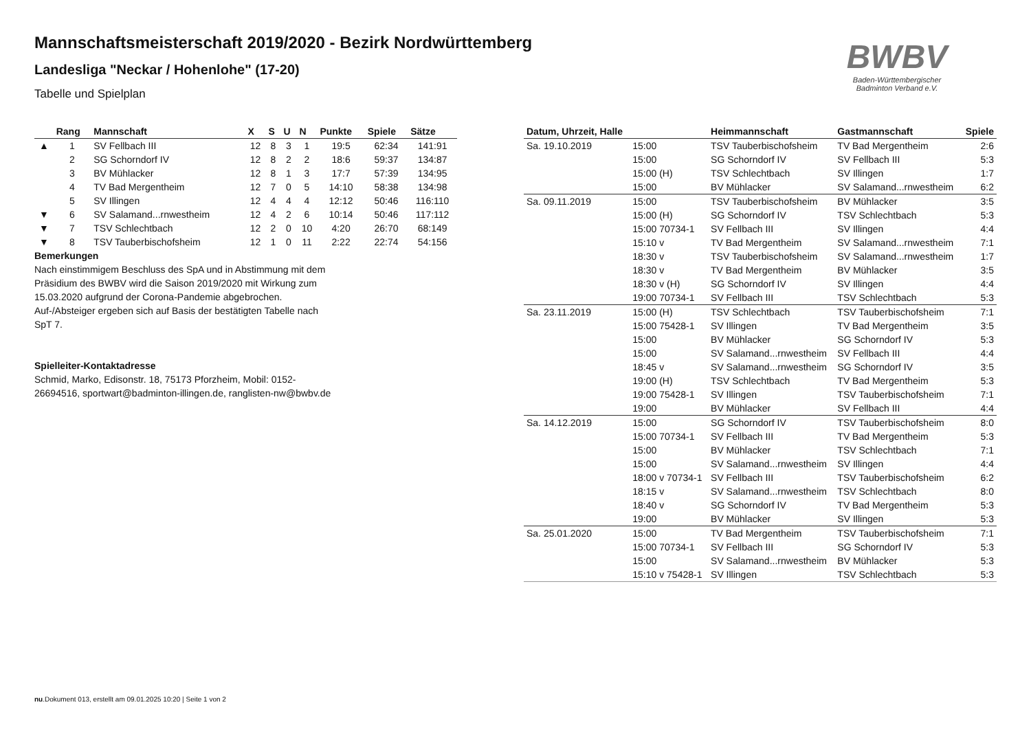Mannschaftsmeisterschaft 2019/2020 - Bezirk Nordwürttemberg
Landesliga "Neckar / Hohenlohe" (17-20)
Tabelle und Spielplan
BWBV
Baden-Württembergischer
Badminton Verband e.V.
| | Rang | Mannschaft | X | S | U | N | Punkte | Spiele | Sätze |
| --- | --- | --- | --- | --- | --- | --- | --- | --- | --- |
| ▲ | 1 | SV Fellbach III | 12 | 8 | 3 | 1 | 19:5 | 62:34 | 141:91 |
| | 2 | SG Schorndorf IV | 12 | 8 | 2 | 2 | 18:6 | 59:37 | 134:87 |
| | 3 | BV Mühlacker | 12 | 8 | 1 | 3 | 17:7 | 57:39 | 134:95 |
| | 4 | TV Bad Mergentheim | 12 | 7 | 0 | 5 | 14:10 | 58:38 | 134:98 |
| | 5 | SV Illingen | 12 | 4 | 4 | 4 | 12:12 | 50:46 | 116:110 |
| ▼ | 6 | SV Salamand...rnwestheim | 12 | 4 | 2 | 6 | 10:14 | 50:46 | 117:112 |
| ▼ | 7 | TSV Schlechtbach | 12 | 2 | 0 | 10 | 4:20 | 26:70 | 68:149 |
| ▼ | 8 | TSV Tauberbischofsheim | 12 | 1 | 0 | 11 | 2:22 | 22:74 | 54:156 |
Bemerkungen
Nach einstimmigem Beschluss des SpA und in Abstimmung mit dem Präsidium des BWBV wird die Saison 2019/2020 mit Wirkung zum 15.03.2020 aufgrund der Corona-Pandemie abgebrochen. Auf-/Absteiger ergeben sich auf Basis der bestätigten Tabelle nach SpT 7.
Spielleiter-Kontaktadresse
Schmid, Marko, Edisonstr. 18, 75173 Pforzheim, Mobil: 0152-26694516, sportwart@badminton-illingen.de, ranglisten-nw@bwbv.de
| Datum, Uhrzeit, Halle | | Heimmannschaft | Gastmannschaft | Spiele |
| --- | --- | --- | --- | --- |
| Sa. 19.10.2019 | 15:00 | TSV Tauberbischofsheim | TV Bad Mergentheim | 2:6 |
| | 15:00 | SG Schorndorf IV | SV Fellbach III | 5:3 |
| | 15:00 (H) | TSV Schlechtbach | SV Illingen | 1:7 |
| | 15:00 | BV Mühlacker | SV Salamand...rnwestheim | 6:2 |
| Sa. 09.11.2019 | 15:00 | TSV Tauberbischofsheim | BV Mühlacker | 3:5 |
| | 15:00 (H) | SG Schorndorf IV | TSV Schlechtbach | 5:3 |
| | 15:00 70734-1 | SV Fellbach III | SV Illingen | 4:4 |
| | 15:10 v | TV Bad Mergentheim | SV Salamand...rnwestheim | 7:1 |
| | 18:30 v | TSV Tauberbischofsheim | SV Salamand...rnwestheim | 1:7 |
| | 18:30 v | TV Bad Mergentheim | BV Mühlacker | 3:5 |
| | 18:30 v (H) | SG Schorndorf IV | SV Illingen | 4:4 |
| | 19:00 70734-1 | SV Fellbach III | TSV Schlechtbach | 5:3 |
| Sa. 23.11.2019 | 15:00 (H) | TSV Schlechtbach | TSV Tauberbischofsheim | 7:1 |
| | 15:00 75428-1 | SV Illingen | TV Bad Mergentheim | 3:5 |
| | 15:00 | BV Mühlacker | SG Schorndorf IV | 5:3 |
| | 15:00 | SV Salamand...rnwestheim | SV Fellbach III | 4:4 |
| | 18:45 v | SV Salamand...rnwestheim | SG Schorndorf IV | 3:5 |
| | 19:00 (H) | TSV Schlechtbach | TV Bad Mergentheim | 5:3 |
| | 19:00 75428-1 | SV Illingen | TSV Tauberbischofsheim | 7:1 |
| | 19:00 | BV Mühlacker | SV Fellbach III | 4:4 |
| Sa. 14.12.2019 | 15:00 | SG Schorndorf IV | TSV Tauberbischofsheim | 8:0 |
| | 15:00 70734-1 | SV Fellbach III | TV Bad Mergentheim | 5:3 |
| | 15:00 | BV Mühlacker | TSV Schlechtbach | 7:1 |
| | 15:00 | SV Salamand...rnwestheim | SV Illingen | 4:4 |
| | 18:00 v 70734-1 | SV Fellbach III | TSV Tauberbischofsheim | 6:2 |
| | 18:15 v | SV Salamand...rnwestheim | TSV Schlechtbach | 8:0 |
| | 18:40 v | SG Schorndorf IV | TV Bad Mergentheim | 5:3 |
| | 19:00 | BV Mühlacker | SV Illingen | 5:3 |
| Sa. 25.01.2020 | 15:00 | TV Bad Mergentheim | TSV Tauberbischofsheim | 7:1 |
| | 15:00 70734-1 | SV Fellbach III | SG Schorndorf IV | 5:3 |
| | 15:00 | SV Salamand...rnwestheim | BV Mühlacker | 5:3 |
| | 15:10 v 75428-1 | SV Illingen | TSV Schlechtbach | 5:3 |
nu.Dokument 013, erstellt am 09.01.2025 10:20 | Seite 1 von 2